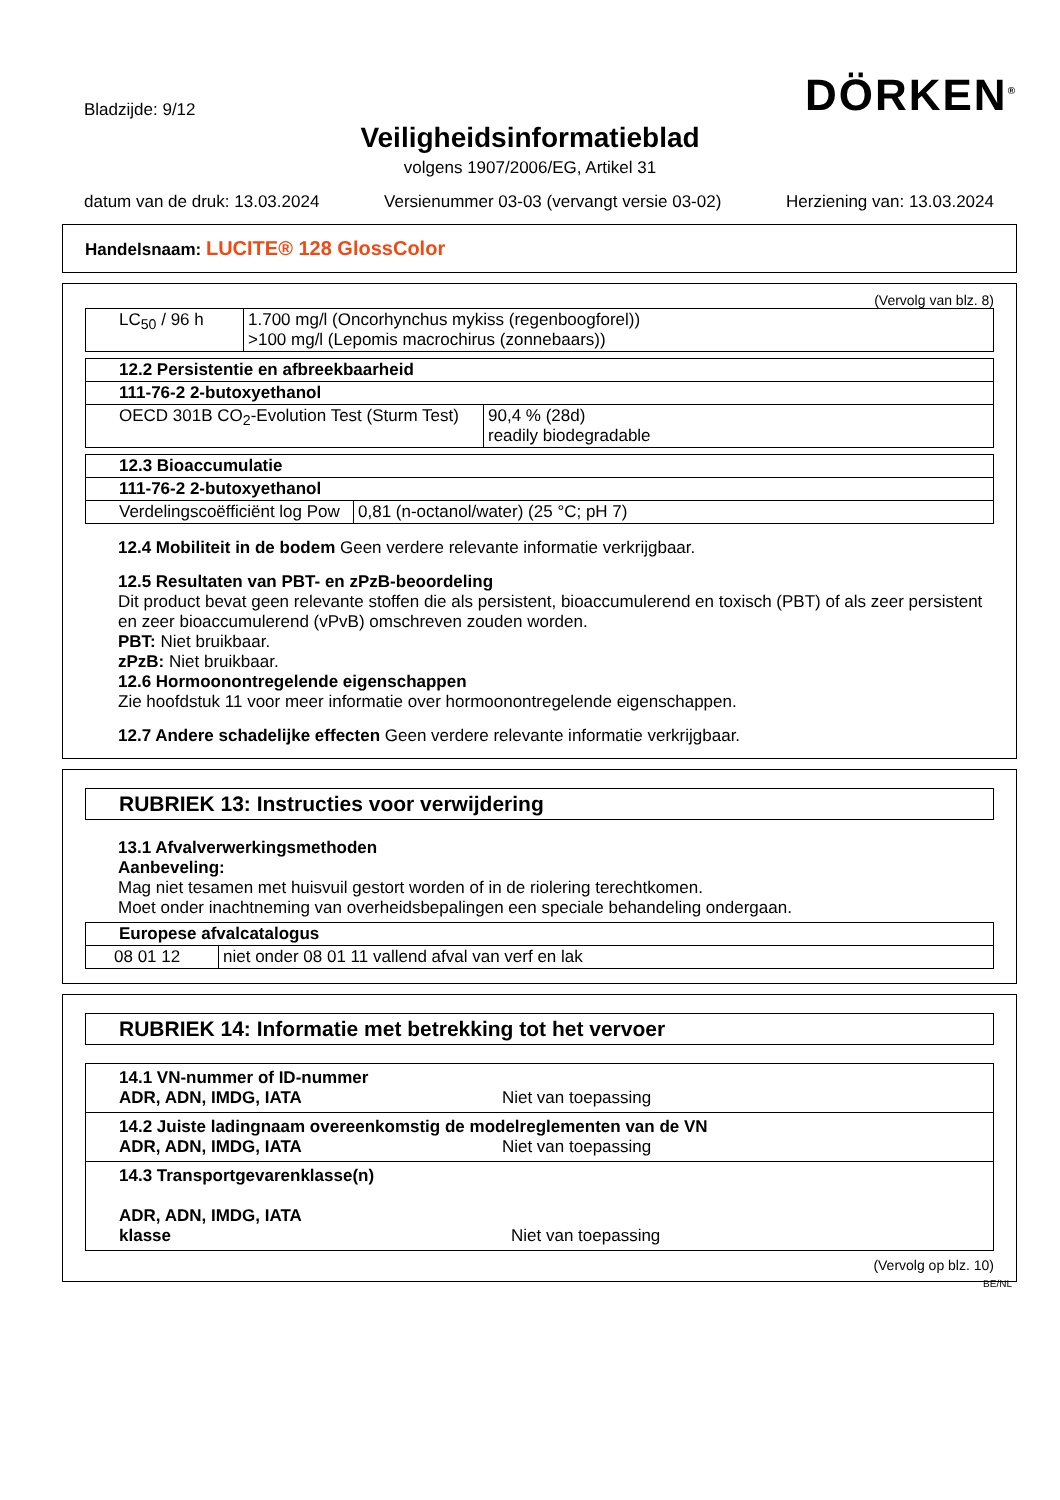Bladzijde: 9/12
DÖRKEN<sup>®</sup>
Veiligheidsinformatieblad
volgens 1907/2006/EG, Artikel 31
datum van de druk: 13.03.2024 Versienummer 03-03 (vervangt versie 03-02) Herziening van: 13.03.2024
Handelsnaam: LUCITE® 128 GlossColor
(Vervolg van blz. 8)
| LC<sub>50</sub> / 96 h | 1.700 mg/l (Oncorhynchus mykiss (regenboogforel)) >100 mg/l (Lepomis macrochirus (zonnebaars)) |
| 12.2 Persistentie en afbreekbaarheid | |
| 111-76-2 2-butoxyethanol | |
| OECD 301B CO<sub>2</sub>-Evolution Test (Sturm Test) | 90,4 % (28d) readily biodegradable |
| 12.3 Bioaccumulatie | |
| 111-76-2 2-butoxyethanol | |
| Verdelingscoëfficiënt log Pow | 0,81 (n-octanol/water) (25 °C; pH 7) |
12.4 Mobiliteit in de bodem Geen verdere relevante informatie verkrijgbaar.
12.5 Resultaten van PBT- en zPzB-beoordeling
Dit product bevat geen relevante stoffen die als persistent, bioaccumulerend en toxisch (PBT) of als zeer persistent en zeer bioaccumulerend (vPvB) omschreven zouden worden.
PBT: Niet bruikbaar.
zPzB: Niet bruikbaar.
12.6 Hormoonontregelende eigenschappen
Zie hoofdstuk 11 voor meer informatie over hormoonontregelende eigenschappen.
12.7 Andere schadelijke effecten Geen verdere relevante informatie verkrijgbaar.
RUBRIEK 13: Instructies voor verwijdering
13.1 Afvalverwerkingsmethoden
Aanbeveling:
Mag niet tesamen met huisvuil gestort worden of in de riolering terechtkomen.
Moet onder inachtneming van overheidsbepalingen een speciale behandeling ondergaan.
| Europese afvalcatalogus | |
| 08 01 12 | niet onder 08 01 11 vallend afval van verf en lak |
RUBRIEK 14: Informatie met betrekking tot het vervoer
| 14.1 VN-nummer of ID-nummer ADR, ADN, IMDG, IATA Niet van toepassing |
| 14.2 Juiste ladingnaam overeenkomstig de modelreglementen van de VN ADR, ADN, IMDG, IATA Niet van toepassing |
| 14.3 Transportgevarenklasse(n) ADR, ADN, IMDG, IATA klasse Niet van toepassing |
(Vervolg op blz. 10)
BE/NL